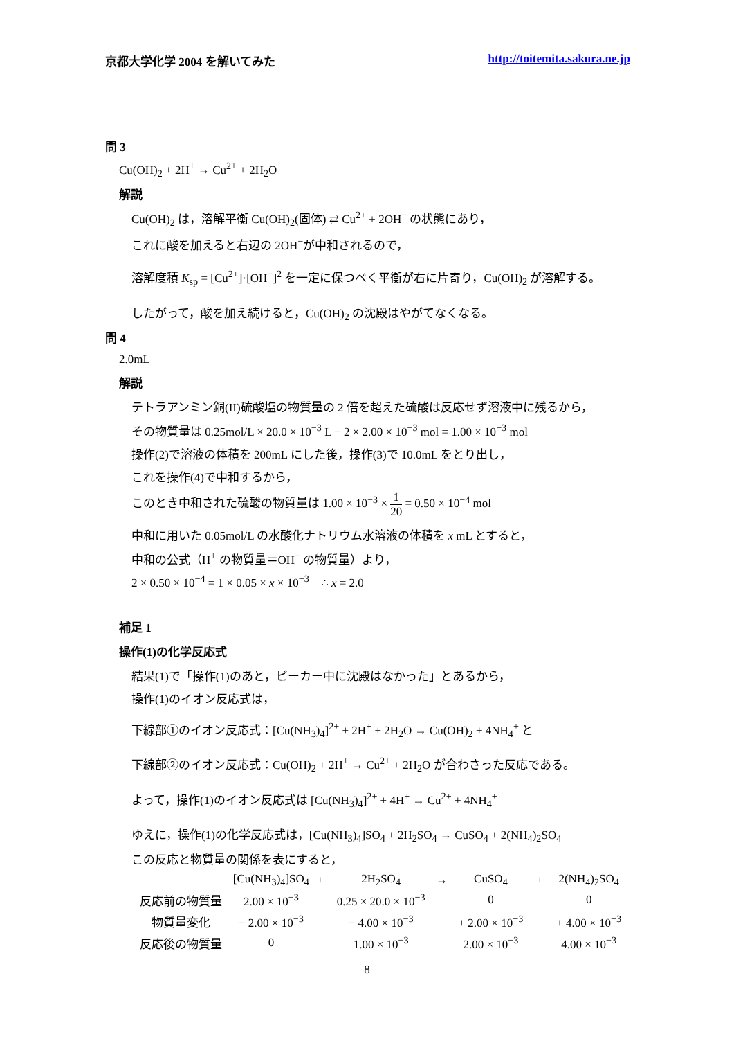京都大学化学 2004 を解いてみた http://toitemita.sakura.ne.jp
問 3
Cu(OH)<sub>2</sub> + 2H<sup>+</sup> → Cu<sup>2+</sup> + 2H<sub>2</sub>O
解説
Cu(OH)<sub>2</sub> は，溶解平衡 Cu(OH)<sub>2</sub>(固体) ⇄ Cu<sup>2+</sup> + 2OH<sup>−</sup> の状態にあり，
これに酸を加えると右辺の 2OH<sup>−</sup>が中和されるので，
溶解度積 K<sub>sp</sub> = [Cu<sup>2+</sup>]·[OH<sup>−</sup>]<sup>2</sup> を一定に保つべく平衡が右に片寄り，Cu(OH)<sub>2</sub> が溶解する。
したがって，酸を加え続けると，Cu(OH)<sub>2</sub> の沈殿はやがてなくなる。
問 4
2.0mL
解説
テトラアンミン銅(II)硫酸塩の物質量の 2 倍を超えた硫酸は反応せず溶液中に残るから，
その物質量は 0.25mol/L × 20.0 × 10<sup>−3</sup> L − 2 × 2.00 × 10<sup>−3</sup> mol = 1.00 × 10<sup>−3</sup> mol
操作(2)で溶液の体積を 200mL にした後，操作(3)で 10.0mL をとり出し，
これを操作(4)で中和するから，
このとき中和された硫酸の物質量は 1.00 × 10<sup>−3</sup> × 1 20 = 0.50 × 10<sup>−4</sup> mol
中和に用いた 0.05mol/L の水酸化ナトリウム水溶液の体積を x mL とすると，
中和の公式（H<sup>+</sup> の物質量＝OH<sup>−</sup> の物質量）より，
2 × 0.50 × 10<sup>−4</sup> = 1 × 0.05 × x × 10<sup>−3</sup> ∴ x = 2.0
補足 1
操作(1)の化学反応式
結果(1)で「操作(1)のあと，ビーカー中に沈殿はなかった」とあるから，
操作(1)のイオン反応式は，
下線部①のイオン反応式：[Cu(NH<sub>3</sub>)<sub>4</sub>]<sup>2+</sup> + 2H<sup>+</sup> + 2H<sub>2</sub>O → Cu(OH)<sub>2</sub> + 4NH<sub>4</sub><sup>+</sup> と
下線部②のイオン反応式：Cu(OH)<sub>2</sub> + 2H<sup>+</sup> → Cu<sup>2+</sup> + 2H<sub>2</sub>O が合わさった反応である。
よって，操作(1)のイオン反応式は [Cu(NH<sub>3</sub>)<sub>4</sub>]<sup>2+</sup> + 4H<sup>+</sup> → Cu<sup>2+</sup> + 4NH<sub>4</sub><sup>+</sup>
ゆえに，操作(1)の化学反応式は，[Cu(NH<sub>3</sub>)<sub>4</sub>]SO<sub>4</sub> + 2H<sub>2</sub>SO<sub>4</sub> → CuSO<sub>4</sub> + 2(NH<sub>4</sub>)<sub>2</sub>SO<sub>4</sub>
この反応と物質量の関係を表にすると，
| | [Cu(NH<sub>3</sub>)<sub>4</sub>]SO<sub>4</sub> | + | 2H<sub>2</sub>SO<sub>4</sub> | → | CuSO<sub>4</sub> | + | 2(NH<sub>4</sub>)<sub>2</sub>SO<sub>4</sub> |
| --- | --- | --- | --- | --- | --- | --- | --- |
| 反応前の物質量 | 2.00 × 10<sup>−3</sup> | | 0.25 × 20.0 × 10<sup>−3</sup> | | 0 | | 0 |
| 物質量変化 | − 2.00 × 10<sup>−3</sup> | | − 4.00 × 10<sup>−3</sup> | | + 2.00 × 10<sup>−3</sup> | | + 4.00 × 10<sup>−3</sup> |
| 反応後の物質量 | 0 | | 1.00 × 10<sup>−3</sup> | | 2.00 × 10<sup>−3</sup> | | 4.00 × 10<sup>−3</sup> |
8